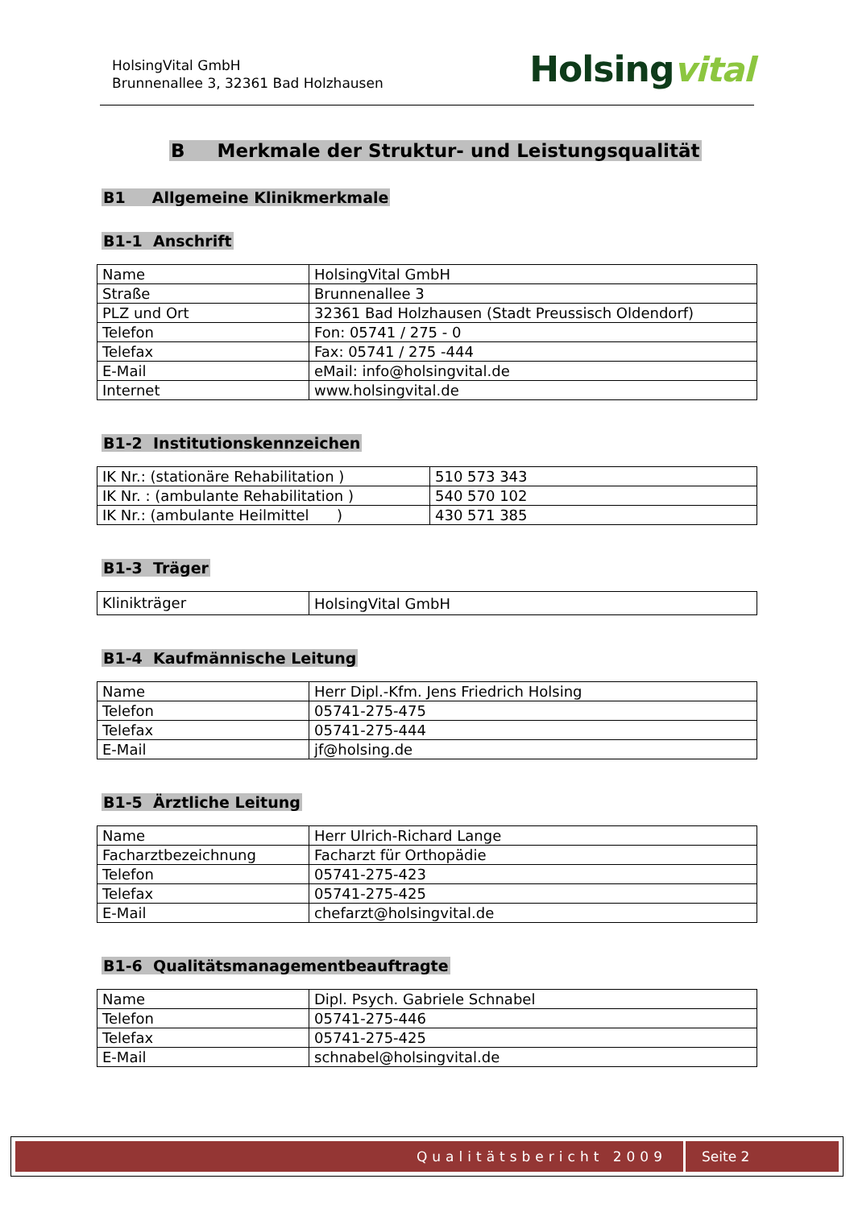HolsingVital GmbH
Brunnenallee 3, 32361 Bad Holzhausen
Holsingvital
B Merkmale der Struktur- und Leistungsqualität
B1 Allgemeine Klinikmerkmale
B1-1 Anschrift
| Name | HolsingVital GmbH |
| Straße | Brunnenallee 3 |
| PLZ und Ort | 32361 Bad Holzhausen (Stadt Preussisch Oldendorf) |
| Telefon | Fon: 05741 / 275 - 0 |
| Telefax | Fax: 05741 / 275 -444 |
| E-Mail | eMail: info@holsingvital.de |
| Internet | www.holsingvital.de |
B1-2 Institutionskennzeichen
| IK Nr.: (stationäre Rehabilitation ) | 510 573 343 |
| IK Nr. : (ambulante Rehabilitation ) | 540 570 102 |
| IK Nr.: (ambulante Heilmittel ) | 430 571 385 |
B1-3 Träger
| Klinikträger | HolsingVital GmbH |
B1-4 Kaufmännische Leitung
| Name | Herr Dipl.-Kfm. Jens Friedrich Holsing |
| Telefon | 05741-275-475 |
| Telefax | 05741-275-444 |
| E-Mail | jf@holsing.de |
B1-5 Ärztliche Leitung
| Name | Herr Ulrich-Richard Lange |
| Facharztbezeichnung | Facharzt für Orthopädie |
| Telefon | 05741-275-423 |
| Telefax | 05741-275-425 |
| E-Mail | chefarzt@holsingvital.de |
B1-6 Qualitätsmanagementbeauftragte
| Name | Dipl. Psych. Gabriele Schnabel |
| Telefon | 05741-275-446 |
| Telefax | 05741-275-425 |
| E-Mail | schnabel@holsingvital.de |
Qualitätsbericht 2009 Seite 2